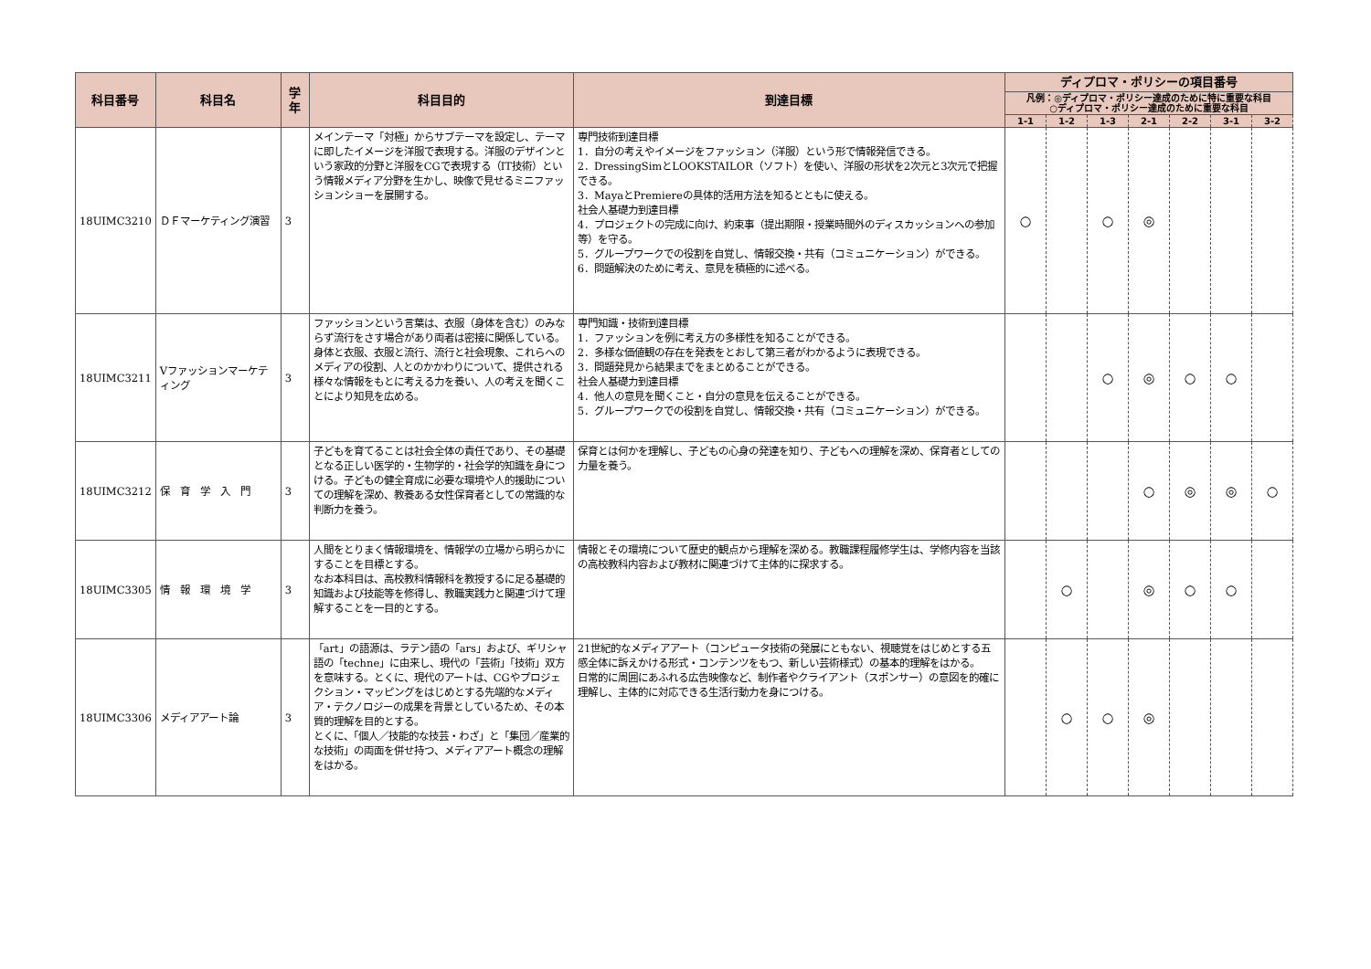| 科目番号 | 科目名 | 学年 | 科目目的 | 到達目標 | ディプロマ・ポリシーの項目番号 | | | | | | |
| --- | --- | --- | --- | --- | --- | --- | --- | --- | --- | --- | --- |
| | | | | | 凡例：◎ディプロマ・ポリシー達成のために特に重要な科目 ○ディプロマ・ポリシー達成のために重要な科目 | | | | | | |
| | | | | | 1-1 | 1-2 | 1-3 | 2-1 | 2-2 | 3-1 | 3-2 |
| 18UIMC3210 | ＤＦマーケティング演習 | 3 | メインテーマ「対極」からサブテーマを設定し、テーマに即したイメージを洋服で表現する。洋服のデザインという家政的分野と洋服をCGで表現する（IT技術）という情報メディア分野を生かし、映像で見せるミニファッションショーを展開する。 | 専門技術到達目標 1．自分の考えやイメージをファッション（洋服）という形で情報発信できる。 2．DressingSimとLOOKSTAILOR（ソフト）を使い、洋服の形状を2次元と3次元で把握できる。 3．MayaとPremiereの具体的活用方法を知るとともに使える。 社会人基礎力到達目標 4．プロジェクトの完成に向け、約束事（提出期限・授業時間外のディスカッションへの参加等）を守る。 5．グループワークでの役割を自覚し、情報交換・共有（コミュニケーション）ができる。 6．問題解決のために考え、意見を積極的に述べる。 | ○ | | ○ | ◎ | | | |
| 18UIMC3211 | Vファッションマーケティング | 3 | ファッションという言葉は、衣服（身体を含む）のみならず流行をさす場合があり両者は密接に関係している。身体と衣服、衣服と流行、流行と社会現象、これらへのメディアの役割、人とのかかわりについて、提供される様々な情報をもとに考える力を養い、人の考えを聞くことにより知見を広める。 | 専門知識・技術到達目標 1．ファッションを例に考え方の多様性を知ることができる。 2．多様な価値観の存在を発表をとおして第三者がわかるように表現できる。 3．問題発見から結果までをまとめることができる。 社会人基礎力到達目標 4．他人の意見を聞くこと・自分の意見を伝えることができる。 5．グループワークでの役割を自覚し、情報交換・共有（コミュニケーション）ができる。 | | | ○ | ◎ | ○ | ○ | |
| 18UIMC3212 | 保 育 学 入 門 | 3 | 子どもを育てることは社会全体の責任であり、その基礎となる正しい医学的・生物学的・社会学的知識を身につける。子どもの健全育成に必要な環境や人的援助についての理解を深め、教養ある女性保育者としての常識的な判断力を養う。 | 保育とは何かを理解し、子どもの心身の発達を知り、子どもへの理解を深め、保育者としての力量を養う。 | | | | ○ | ◎ | ◎ | ○ |
| 18UIMC3305 | 情 報 環 境 学 | 3 | 人間をとりまく情報環境を、情報学の立場から明らかにすることを目標とする。 なお本科目は、高校教科情報科を教授するに足る基礎的知識および技能等を修得し、教職実践力と関連づけて理解することを一目的とする。 | 情報とその環境について歴史的観点から理解を深める。教職課程履修学生は、学修内容を当該の高校教科内容および教材に関連づけて主体的に探求する。 | | ○ | | ◎ | ○ | ○ | |
| 18UIMC3306 | メディアアート論 | 3 | 「art」の語源は、ラテン語の「ars」および、ギリシャ語の「techne」に由来し、現代の「芸術」「技術」双方を意味する。とくに、現代のアートは、CGやプロジェクション・マッピングをはじめとする先端的なメディア・テクノロジーの成果を背景としているため、その本質的理解を目的とする。 とくに、「個人／技能的な技芸・わざ」と「集団／産業的な技術」の両面を併せ持つ、メディアアート概念の理解をはかる。 | 21世紀的なメディアアート（コンピュータ技術の発展にともない、視聴覚をはじめとする五感全体に訴えかける形式・コンテンツをもつ、新しい芸術様式）の基本的理解をはかる。 日常的に周囲にあふれる広告映像など、制作者やクライアント（スポンサー）の意図を的確に理解し、主体的に対応できる生活行動力を身につける。 | | ○ | ○ | ◎ | | | |